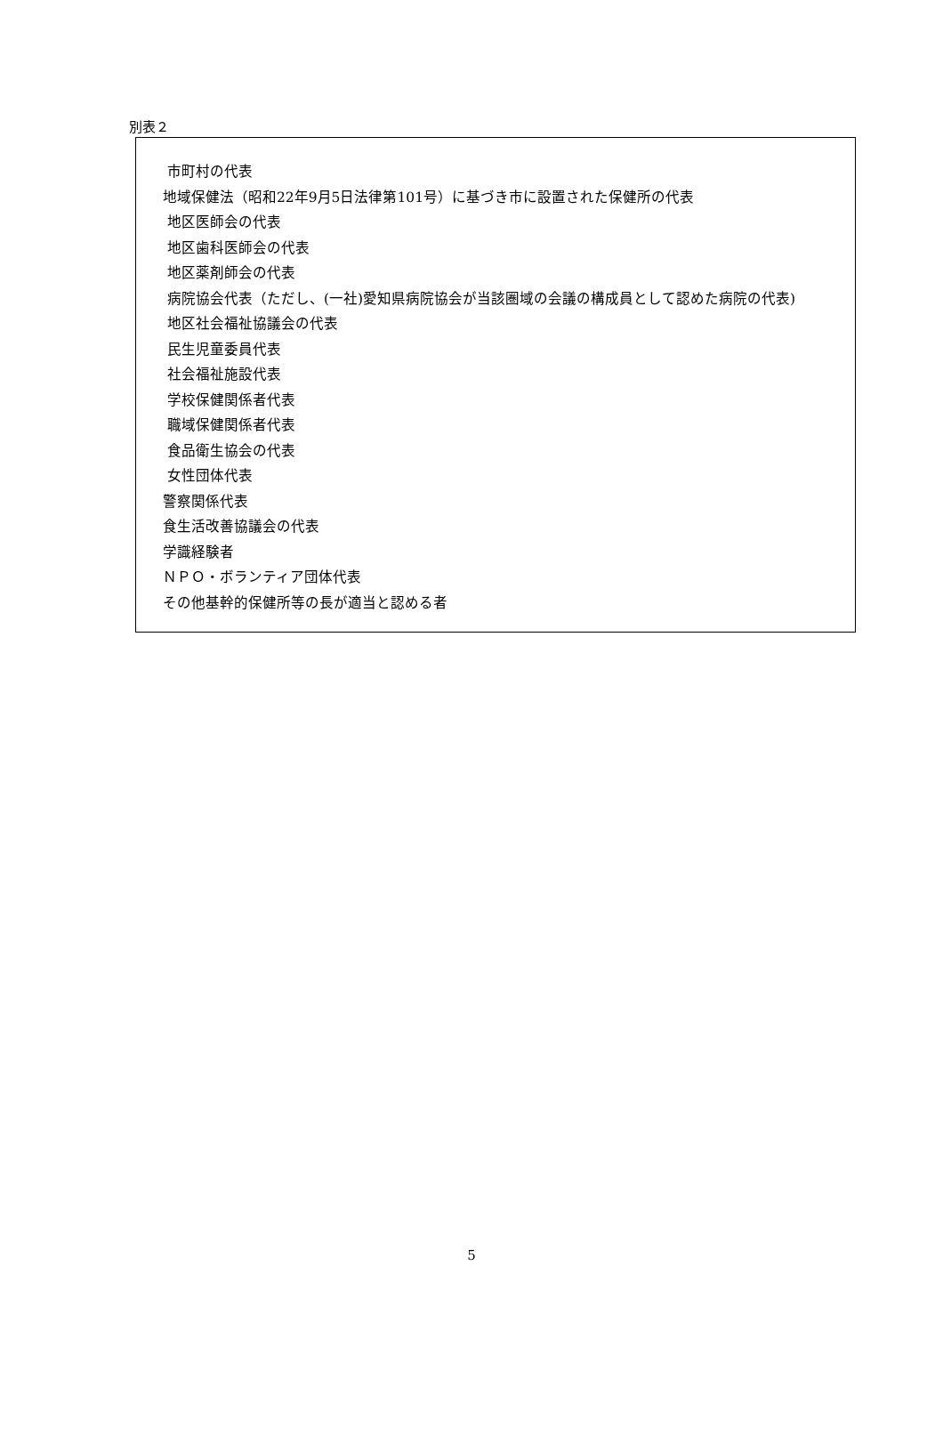別表２
市町村の代表
地域保健法（昭和22年9月5日法律第101号）に基づき市に設置された保健所の代表
地区医師会の代表
地区歯科医師会の代表
地区薬剤師会の代表
病院協会代表（ただし、(一社)愛知県病院協会が当該圏域の会議の構成員として認めた病院の代表)
地区社会福祉協議会の代表
民生児童委員代表
社会福祉施設代表
学校保健関係者代表
職域保健関係者代表
食品衛生協会の代表
女性団体代表
警察関係代表
食生活改善協議会の代表
学識経験者
ＮＰＯ・ボランティア団体代表
その他基幹的保健所等の長が適当と認める者
5